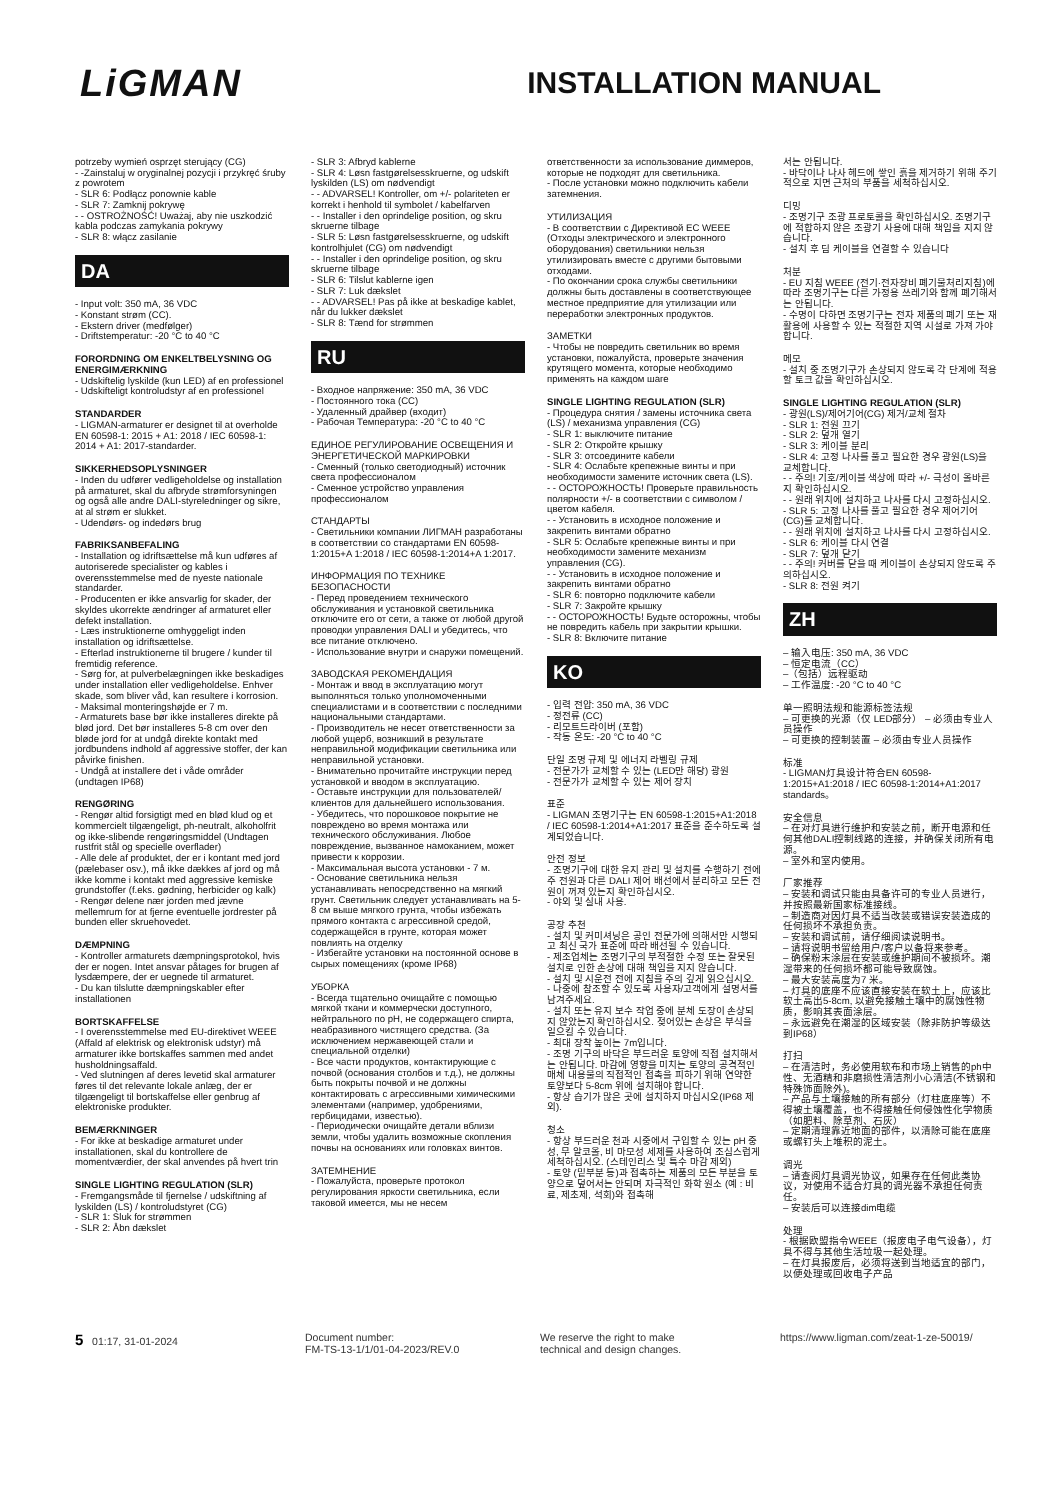LiGMAN
INSTALLATION MANUAL
potrzeby wymień osprzęt sterujący (CG)
- -Zainstaluj w oryginalnej pozycji i przykręć śruby z powrotem
- SLR 6: Podłącz ponownie kable
- SLR 7: Zamknij pokrywę
- - OSTROŻNOŚĆ! Uważaj, aby nie uszkodzić kabla podczas zamykania pokrywy
- SLR 8: włącz zasilanie
DA
- Input volt: 350 mA, 36 VDC
- Konstant strøm (CC).
- Ekstern driver (medfølger)
- Driftstemperatur: -20 °C to 40 °C
FORORDNING OM ENKELTBELYSNING OG ENERGIMÆRKNING
- Udskiftelig lyskilde (kun LED) af en professionel
- Udskifteligt kontroludstyr af en professionel
STANDARDER
- LIGMAN-armaturer er designet til at overholde EN 60598-1: 2015 + A1: 2018 / IEC 60598-1: 2014 + A1: 2017-standarder.
SIKKERHEDSOPLYSNINGER
- Inden du udfører vedligeholdelse og installation på armaturet, skal du afbryde strømforsyningen og også alle andre DALI-styreledninger og sikre, at al strøm er slukket.
- Udendørs- og indedørs brug
FABRIKSANBEFALING
- Installation og idriftsættelse må kun udføres af autoriserede specialister og kables i overensstemmelse med de nyeste nationale standarder.
- Producenten er ikke ansvarlig for skader, der skyldes ukorrekte ændringer af armaturet eller defekt installation.
- Læs instruktionerne omhyggeligt inden installation og idriftsættelse.
- Efterlad instruktionerne til brugere / kunder til fremtidig reference.
- Sørg for, at pulverbelægningen ikke beskadiges under installation eller vedligeholdelse. Enhver skade, som bliver våd, kan resultere i korrosion.
- Maksimal monteringshøjde er 7 m.
- Armaturets base bør ikke installeres direkte på blød jord. Det bør installeres 5-8 cm over den bløde jord for at undgå direkte kontakt med jordbundens indhold af aggressive stoffer, der kan påvirke finishen.
- Undgå at installere det i våde områder (undtagen IP68)
RENGØRING
- Rengør altid forsigtigt med en blød klud og et kommercielt tilgængeligt, ph-neutralt, alkoholfrit og ikke-slibende rengøringsmiddel (Undtagen rustfrit stål og specielle overflader)
- Alle dele af produktet, der er i kontant med jord (pælebaser osv.), må ikke dækkes af jord og må ikke komme i kontakt med aggressive kemiske grundstoffer (f.eks. gødning, herbicider og kalk)
- Rengør delene nær jorden med jævne mellemrum for at fjerne eventuelle jordrester på bunden eller skruehovedet.
DÆMPNING
- Kontroller armaturets dæmpningsprotokol, hvis der er nogen. Intet ansvar påtages for brugen af lysdæmpere, der er uegnede til armaturet.
- Du kan tilslutte dæmpningskabler efter installationen
BORTSKAFFELSE
- I overensstemmelse med EU-direktivet WEEE (Affald af elektrisk og elektronisk udstyr) må armaturer ikke bortskaffes sammen med andet husholdningsaffald.
- Ved slutningen af deres levetid skal armaturer føres til det relevante lokale anlæg, der er tilgængeligt til bortskaffelse eller genbrug af elektroniske produkter.
BEMÆRKNINGER
- For ikke at beskadige armaturet under installationen, skal du kontrollere de momentværdier, der skal anvendes på hvert trin
SINGLE LIGHTING REGULATION (SLR)
- Fremgangsmåde til fjernelse / udskiftning af lyskilden (LS) / kontroludstyret (CG)
- SLR 1: Sluk for strømmen
- SLR 2: Åbn dækslet
- SLR 3: Afbryd kablerne
- SLR 4: Løsn fastgørelsesskruerne, og udskift lyskilden (LS) om nødvendigt
- - ADVARSEL! Kontroller, om +/- polariteten er korrekt i henhold til symbolet / kabelfarven
- - Installer i den oprindelige position, og skru skruerne tilbage
- SLR 5: Løsn fastgørelsesskruerne, og udskift kontrolhjulet (CG) om nødvendigt
- - Installer i den oprindelige position, og skru skruerne tilbage
- SLR 6: Tilslut kablerne igen
- SLR 7: Luk dækslet
- - ADVARSEL! Pas på ikke at beskadige kablet, når du lukker dækslet
- SLR 8: Tænd for strømmen
RU
- Входное напряжение: 350 mA, 36 VDC
- Постоянного тока (CC)
- Удаленный драйвер (входит)
- Рабочая Температура: -20 °C to 40 °C
ЕДИНОЕ РЕГУЛИРОВАНИЕ ОСВЕЩЕНИЯ И ЭНЕРГЕТИЧЕСКОЙ МАРКИРОВКИ
- Сменный (только светодиодный) источник света профессионалом
- Сменное устройство управления профессионалом
СТАНДАРТЫ
- Светильники компании ЛИГМАН разработаны в соответствии со стандартами EN 60598-1:2015+A 1:2018 / IEC 60598-1:2014+A 1:2017.
ИНФОРМАЦИЯ ПО ТЕХНИКЕ БЕЗОПАСНОСТИ
- Перед проведением технического обслуживания и установкой светильника отключите его от сети, а также от любой другой проводки управления DALI и убедитесь, что все питание отключено.
- Использование внутри и снаружи помещений.
ЗАВОДСКАЯ РЕКОМЕНДАЦИЯ
- Монтаж и ввод в эксплуатацию могут выполняться только уполномоченными специалистами и в соответствии с последними национальными стандартами.
- Производитель не несет ответственности за любой ущерб, возникший в результате неправильной модификации светильника или неправильной установки.
- Внимательно прочитайте инструкции перед установкой и вводом в эксплуатацию.
- Оставьте инструкции для пользователей/клиентов для дальнейшего использования.
- Убедитесь, что порошковое покрытие не повреждено во время монтажа или технического обслуживания. Любое повреждение, вызванное намоканием, может привести к коррозии.
- Максимальная высота установки - 7 м.
- Основание светильника нельзя устанавливать непосредственно на мягкий грунт. Светильник следует устанавливать на 5-8 см выше мягкого грунта, чтобы избежать прямого контакта с агрессивной средой, содержащейся в грунте, которая может повлиять на отделку
- Избегайте установки на постоянной основе в сырых помещениях (кроме IP68)
УБОРКА
- Всегда тщательно очищайте с помощью мягкой ткани и коммерчески доступного, нейтрального по pH, не содержащего спирта, неабразивного чистящего средства. (За исключением нержавеющей стали и специальной отделки)
- Все части продуктов, контактирующие с почвой (основания столбов и т.д.), не должны быть покрыты почвой и не должны контактировать с агрессивными химическими элементами (например, удобрениями, гербицидами, известью).
- Периодически очищайте детали вблизи земли, чтобы удалить возможные скопления почвы на основаниях или головках винтов.
ЗАТЕМНЕНИЕ
- Пожалуйста, проверьте протокол регулирования яркости светильника, если таковой имеется, мы не несем
ответственности за использование диммеров, которые не подходят для светильника.
- После установки можно подключить кабели затемнения.
УТИЛИЗАЦИЯ
- В соответствии с Директивой ЕС WEEE (Отходы электрического и электронного оборудования) светильники нельзя утилизировать вместе с другими бытовыми отходами.
- По окончании срока службы светильники должны быть доставлены в соответствующее местное предприятие для утилизации или переработки электронных продуктов.
ЗАМЕТКИ
- Чтобы не повредить светильник во время установки, пожалуйста, проверьте значения крутящего момента, которые необходимо применять на каждом шаге
SINGLE LIGHTING REGULATION (SLR)
- Процедура снятия / замены источника света (LS) / механизма управления (CG)
- SLR 1: выключите питание
- SLR 2: Откройте крышку
- SLR 3: отсоедините кабели
- SLR 4: Ослабьте крепежные винты и при необходимости замените источник света (LS).
- - ОСТОРОЖНОСТЬ! Проверьте правильность полярности +/- в соответствии с символом / цветом кабеля.
- - Установить в исходное положение и закрепить винтами обратно
- SLR 5: Ослабьте крепежные винты и при необходимости замените механизм управления (CG).
- - Установить в исходное положение и закрепить винтами обратно
- SLR 6: повторно подключите кабели
- SLR 7: Закройте крышку
- - ОСТОРОЖНОСТЬ! Будьте осторожны, чтобы не повредить кабель при закрытии крышки.
- SLR 8: Включите питание
KO
- 입력 전압: 350 mA, 36 VDC
- 정전류 (CC)
- 리모트드라이버 (포함)
- 작동 온도: -20 °C to 40 °C
단일 조명 규제 및 에너지 라벨링 규제
- 전문가가 교체할 수 있는 (LED만 해당) 광원
- 전문가가 교체할 수 있는 제어 장치
표준
- LIGMAN 조명기구는 EN 60598-1:2015+A1:2018 / IEC 60598-1:2014+A1:2017 표준을 준수하도록 설계되었습니다.
안전 정보
- 조명기구에 대한 유지 관리 및 설치를 수행하기 전에 주 전원과 다른 DALI 제어 배선에서 분리하고 모든 전원이 꺼져 있는지 확인하십시오.
- 야외 및 실내 사용.
공장 추천
- 설치 및 커미셔닝은 공인 전문가에 의해서만 시행되고 최신 국가 표준에 따라 배선될 수 있습니다.
- 제조업체는 조명기구의 부적절한 수정 또는 잘못된 설치로 인한 손상에 대해 책임을 지지 않습니다.
- 설치 및 시운전 전에 지침을 주의 깊게 읽으십시오.
- 나중에 참조할 수 있도록 사용자/고객에게 설명서를 남겨주세요.
- 설치 또는 유지 보수 작업 중에 분체 도장이 손상되지 않았는지 확인하십시오. 젖어있는 손상은 부식을 일으킬 수 있습니다.
- 최대 장착 높이는 7m입니다.
- 조명 기구의 바닥은 부드러운 토양에 직접 설치해서는 안됩니다. 마감에 영향을 미치는 토양의 공격적인 매체 내용물의 직접적인 접촉을 피하기 위해 연약한 토양보다 5-8cm 위에 설치해야 합니다.
- 항상 습기가 많은 곳에 설치하지 마십시오(IP68 제외).
청소
- 항상 부드러운 천과 시중에서 구입할 수 있는 pH 중성, 무 알코올, 비 마모성 세제를 사용하여 조심스럽게 세척하십시오. (스테인리스 및 특수 마감 제외)
- 토양 (밑부분 등)과 접촉하는 제품의 모든 부분을 토양으로 덮어서는 안되며 자극적인 화학 원소 (예 : 비료, 제초제, 석회)와 접촉해
서는 안됩니다.
- 바닥이나 나사 헤드에 쌓인 흙을 제거하기 위해 주기적으로 지면 근처의 부품을 세척하십시오.
디밍
- 조명기구 조광 프로토콜을 확인하십시오. 조명기구에 적합하지 않은 조광기 사용에 대해 책임을 지지 않습니다.
- 설치 후 딤 케이블을 연결할 수 있습니다
처분
- EU 지침 WEEE (전기·전자장비 폐기물처리지침)에 따라 조명기구는 다른 가정용 쓰레기와 함께 폐기해서는 안됩니다.
- 수명이 다하면 조명기구는 전자 제품의 폐기 또는 재활용에 사용할 수 있는 적절한 지역 시설로 가져 가야합니다.
메모
- 설치 중 조명기구가 손상되지 않도록 각 단계에 적용할 토크 값을 확인하십시오.
SINGLE LIGHTING REGULATION (SLR)
- 광원(LS)/제어기어(CG) 제거/교체 절차
- SLR 1: 전원 끄기
- SLR 2: 덮개 열기
- SLR 3: 케이블 분리
- SLR 4: 고정 나사를 풀고 필요한 경우 광원(LS)을 교체합니다.
- - 주의! 기호/케이블 색상에 따라 +/- 극성이 올바른지 확인하십시오.
- - 원래 위치에 설치하고 나사를 다시 고정하십시오.
- SLR 5: 고정 나사를 풀고 필요한 경우 제어기어(CG)를 교체합니다.
- - 원래 위치에 설치하고 나사를 다시 고정하십시오.
- SLR 6: 케이블 다시 연결
- SLR 7: 덮개 닫기
- - 주의! 커버를 닫을 때 케이블이 손상되지 않도록 주의하십시오.
- SLR 8: 전원 켜기
ZH
– 输入电压: 350 mA, 36 VDC
– 恒定电流（CC）
–（包括）远程驱动
– 工作温度: -20 °C to 40 °C
单一照明法规和能源标签法规
– 可更换的光源（仅 LED部分） – 必须由专业人员操作
– 可更换的控制装置 – 必须由专业人员操作
标准
- LIGMAN灯具设计符合EN 60598-1:2015+A1:2018 / IEC 60598-1:2014+A1:2017 standards。
安全信息
– 在对灯具进行维护和安装之前，断开电源和任何其他DALI控制线路的连接，并确保关闭所有电源。
– 室外和室内使用。
厂家推荐
– 安装和调试只能由具备许可的专业人员进行，并按照最新国家标准接线。
– 制造商对因灯具不适当改装或错误安装造成的任何损坏不承担负责。
– 安装和调试前，请仔细阅读说明书。
– 请将说明书留给用户/客户以备将来参考。
– 确保粉末涂层在安装或维护期间不被损坏。潮湿带来的任何损坏都可能导致腐蚀。
– 最大安装高度为7 米。
– 灯具的底座不应该直接安装在软土上，应该比软土高出5-8cm, 以避免接触土壤中的腐蚀性物质，影响其表面涂层。
– 永远避免在潮湿的区域安装（除非防护等级达到IP68）
打扫
– 在清洁时，务必使用软布和市场上销售的ph中性、无酒精和非磨损性清洁剂小心清洁(不锈钢和特殊饰面除外)。
– 产品与土壤接触的所有部分（灯柱底座等）不得被土壤覆盖，也不得接触任何侵蚀性化学物质（如肥料、除草剂、石灰）
– 定期清理靠近地面的部件，以清除可能在底座或螺钉头上堆积的泥土。
调光
– 请查阅灯具调光协议，如果存在任何此类协议，对使用不适合灯具的调光器不承担任何责任。
– 安装后可以连接dim电缆
处理
- 根据欧盟指令WEEE（报废电子电气设备），灯具不得与其他生活垃圾一起处理。
– 在灯具报废后，必须将送到当地适宜的部门，以便处理或回收电子产品
5 01:17, 31-01-2024 Document number:
FM-TS-13-1/1/01-04-2023/REV.0
We reserve the right to make
technical and design changes.
https://www.ligman.com/zeat-1-ze-50019/